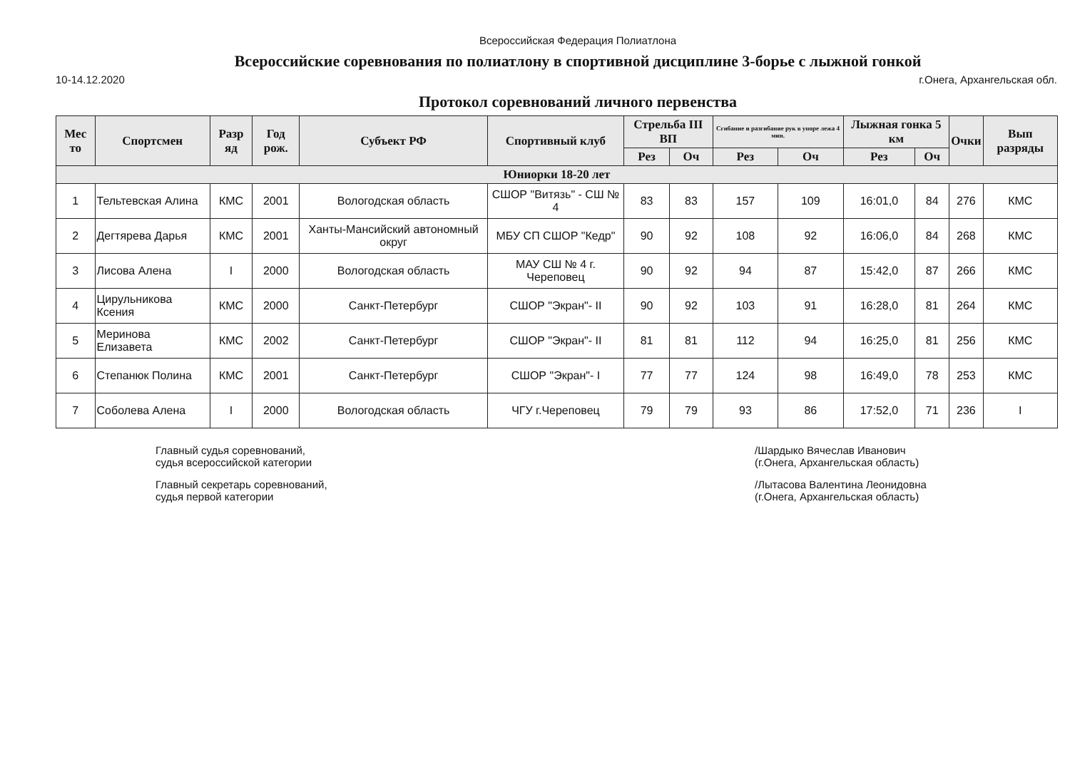Всероссийская Федерация Полиатлона
Всероссийские соревнования по полиатлону в спортивной дисциплине 3-борье с лыжной гонкой
10-14.12.2020 г.Онега, Архангельская обл.
Протокол соревнований личного первенства
| Мес то | Спортсмен | Разр яд | Год рож. | Субъект РФ | Спортивный клуб | Стрельба III ВП | | Сгибание и разгибание рук в упоре лежа 4 мин. | | Лыжная гонка 5 км | | Очки | Вып разряды |
| --- | --- | --- | --- | --- | --- | --- | --- | --- | --- | --- | --- | --- | --- |
| | | | | | | Рез | Оч | Рез | Оч | Рез | Оч | | |
| Юниорки 18-20 лет | | | | | | | | | | | | | |
| 1 | Тельтевская Алина | КМС | 2001 | Вологодская область | СШОР "Витязь" - СШ № 4 | 83 | 83 | 157 | 109 | 16:01,0 | 84 | 276 | КМС |
| 2 | Дегтярева Дарья | КМС | 2001 | Ханты-Мансийский автономный округ | МБУ СП СШОР "Кедр" | 90 | 92 | 108 | 92 | 16:06,0 | 84 | 268 | КМС |
| 3 | Лисова Алена | I | 2000 | Вологодская область | МАУ СШ № 4 г. Череповец | 90 | 92 | 94 | 87 | 15:42,0 | 87 | 266 | КМС |
| 4 | Цирульникова Ксения | КМС | 2000 | Санкт-Петербург | СШОР "Экран"- II | 90 | 92 | 103 | 91 | 16:28,0 | 81 | 264 | КМС |
| 5 | Меринова Елизавета | КМС | 2002 | Санкт-Петербург | СШОР "Экран"- II | 81 | 81 | 112 | 94 | 16:25,0 | 81 | 256 | КМС |
| 6 | Степанюк Полина | КМС | 2001 | Санкт-Петербург | СШОР "Экран"- I | 77 | 77 | 124 | 98 | 16:49,0 | 78 | 253 | КМС |
| 7 | Соболева Алена | I | 2000 | Вологодская область | ЧГУ г.Череповец | 79 | 79 | 93 | 86 | 17:52,0 | 71 | 236 | I |
Главный судья соревнований,
судья всероссийской категории
Главный секретарь соревнований,
судья первой категории
/Шардыко Вячеслав Иванович
(г.Онега, Архангельская область)
/Лытасова Валентина Леонидовна
(г.Онега, Архангельская область)